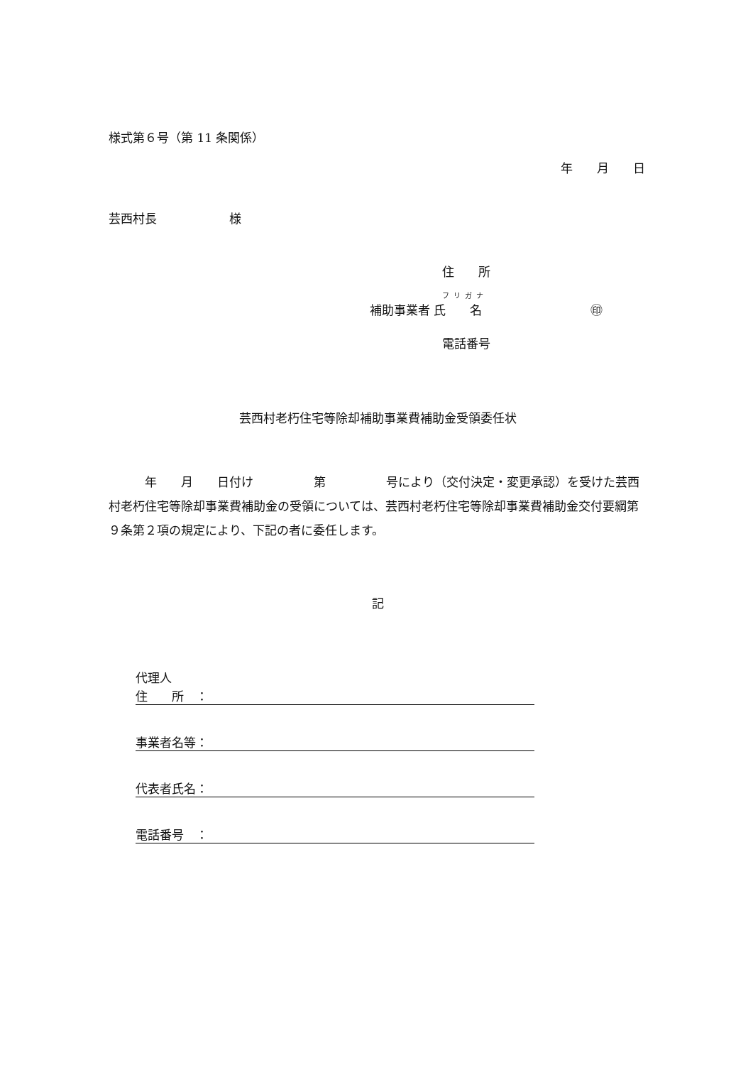様式第６号（第 11 条関係）
年　　月　　日
芸西村長　　　　　　様
住　　所
フリガナ
補助事業者 氏　　名　　　　　　　　　㊞
電話番号
芸西村老朽住宅等除却補助事業費補助金受領委任状
　　　年　　月　　日付け　　　　　第　　　　　号により（交付決定・変更承認）を受けた芸西村老朽住宅等除却事業費補助金の受領については、芸西村老朽住宅等除却事業費補助金交付要綱第９条第２項の規定により、下記の者に委任します。
記
代理人
住　　所　：
事業者名等：
代表者氏名：
電話番号　：